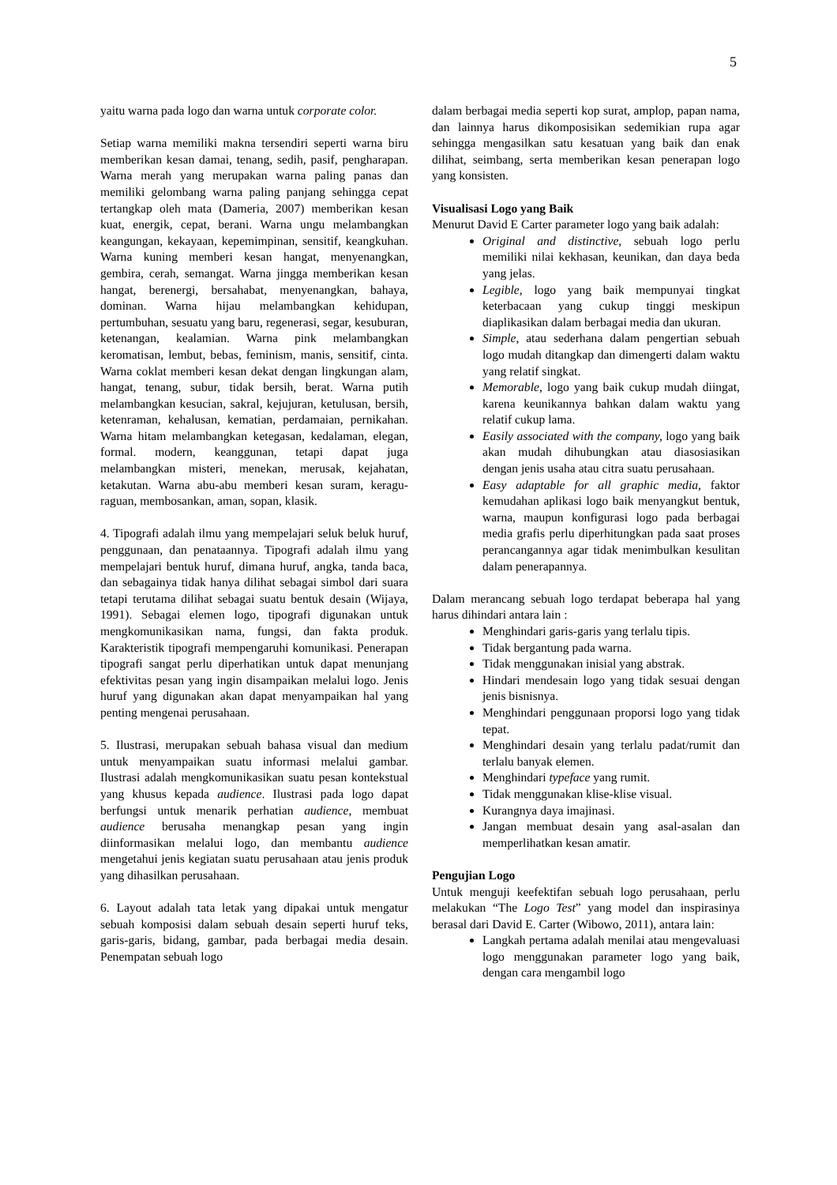5
yaitu warna pada logo dan warna untuk corporate color.
Setiap warna memiliki makna tersendiri seperti warna biru memberikan kesan damai, tenang, sedih, pasif, pengharapan. Warna merah yang merupakan warna paling panas dan memiliki gelombang warna paling panjang sehingga cepat tertangkap oleh mata (Dameria, 2007) memberikan kesan kuat, energik, cepat, berani. Warna ungu melambangkan keangungan, kekayaan, kepemimpinan, sensitif, keangkuhan. Warna kuning memberi kesan hangat, menyenangkan, gembira, cerah, semangat. Warna jingga memberikan kesan hangat, berenergi, bersahabat, menyenangkan, bahaya, dominan. Warna hijau melambangkan kehidupan, pertumbuhan, sesuatu yang baru, regenerasi, segar, kesuburan, ketenangan, kealamian. Warna pink melambangkan keromatisan, lembut, bebas, feminism, manis, sensitif, cinta. Warna coklat memberi kesan dekat dengan lingkungan alam, hangat, tenang, subur, tidak bersih, berat. Warna putih melambangkan kesucian, sakral, kejujuran, ketulusan, bersih, ketenraman, kehalusan, kematian, perdamaian, pernikahan. Warna hitam melambangkan ketegasan, kedalaman, elegan, formal. modern, keanggunan, tetapi dapat juga melambangkan misteri, menekan, merusak, kejahatan, ketakutan. Warna abu-abu memberi kesan suram, keragu-raguan, membosankan, aman, sopan, klasik.
4. Tipografi adalah ilmu yang mempelajari seluk beluk huruf, penggunaan, dan penataannya. Tipografi adalah ilmu yang mempelajari bentuk huruf, dimana huruf, angka, tanda baca, dan sebagainya tidak hanya dilihat sebagai simbol dari suara tetapi terutama dilihat sebagai suatu bentuk desain (Wijaya, 1991). Sebagai elemen logo, tipografi digunakan untuk mengkomunikasikan nama, fungsi, dan fakta produk. Karakteristik tipografi mempengaruhi komunikasi. Penerapan tipografi sangat perlu diperhatikan untuk dapat menunjang efektivitas pesan yang ingin disampaikan melalui logo. Jenis huruf yang digunakan akan dapat menyampaikan hal yang penting mengenai perusahaan.
5. Ilustrasi, merupakan sebuah bahasa visual dan medium untuk menyampaikan suatu informasi melalui gambar. Ilustrasi adalah mengkomunikasikan suatu pesan kontekstual yang khusus kepada audience. Ilustrasi pada logo dapat berfungsi untuk menarik perhatian audience, membuat audience berusaha menangkap pesan yang ingin diinformasikan melalui logo, dan membantu audience mengetahui jenis kegiatan suatu perusahaan atau jenis produk yang dihasilkan perusahaan.
6. Layout adalah tata letak yang dipakai untuk mengatur sebuah komposisi dalam sebuah desain seperti huruf teks, garis-garis, bidang, gambar, pada berbagai media desain. Penempatan sebuah logo
dalam berbagai media seperti kop surat, amplop, papan nama, dan lainnya harus dikomposisikan sedemikian rupa agar sehingga mengasilkan satu kesatuan yang baik dan enak dilihat, seimbang, serta memberikan kesan penerapan logo yang konsisten.
Visualisasi Logo yang Baik
Menurut David E Carter parameter logo yang baik adalah:
Original and distinctive, sebuah logo perlu memiliki nilai kekhasan, keunikan, dan daya beda yang jelas.
Legible, logo yang baik mempunyai tingkat keterbacaan yang cukup tinggi meskipun diaplikasikan dalam berbagai media dan ukuran.
Simple, atau sederhana dalam pengertian sebuah logo mudah ditangkap dan dimengerti dalam waktu yang relatif singkat.
Memorable, logo yang baik cukup mudah diingat, karena keunikannya bahkan dalam waktu yang relatif cukup lama.
Easily associated with the company, logo yang baik akan mudah dihubungkan atau diasosiasikan dengan jenis usaha atau citra suatu perusahaan.
Easy adaptable for all graphic media, faktor kemudahan aplikasi logo baik menyangkut bentuk, warna, maupun konfigurasi logo pada berbagai media grafis perlu diperhitungkan pada saat proses perancangannya agar tidak menimbulkan kesulitan dalam penerapannya.
Dalam merancang sebuah logo terdapat beberapa hal yang harus dihindari antara lain :
Menghindari garis-garis yang terlalu tipis.
Tidak bergantung pada warna.
Tidak menggunakan inisial yang abstrak.
Hindari mendesain logo yang tidak sesuai dengan jenis bisnisnya.
Menghindari penggunaan proporsi logo yang tidak tepat.
Menghindari desain yang terlalu padat/rumit dan terlalu banyak elemen.
Menghindari typeface yang rumit.
Tidak menggunakan klise-klise visual.
Kurangnya daya imajinasi.
Jangan membuat desain yang asal-asalan dan memperlihatkan kesan amatir.
Pengujian Logo
Untuk menguji keefektifan sebuah logo perusahaan, perlu melakukan “The Logo Test” yang model dan inspirasinya berasal dari David E. Carter (Wibowo, 2011), antara lain:
Langkah pertama adalah menilai atau mengevaluasi logo menggunakan parameter logo yang baik, dengan cara mengambil logo